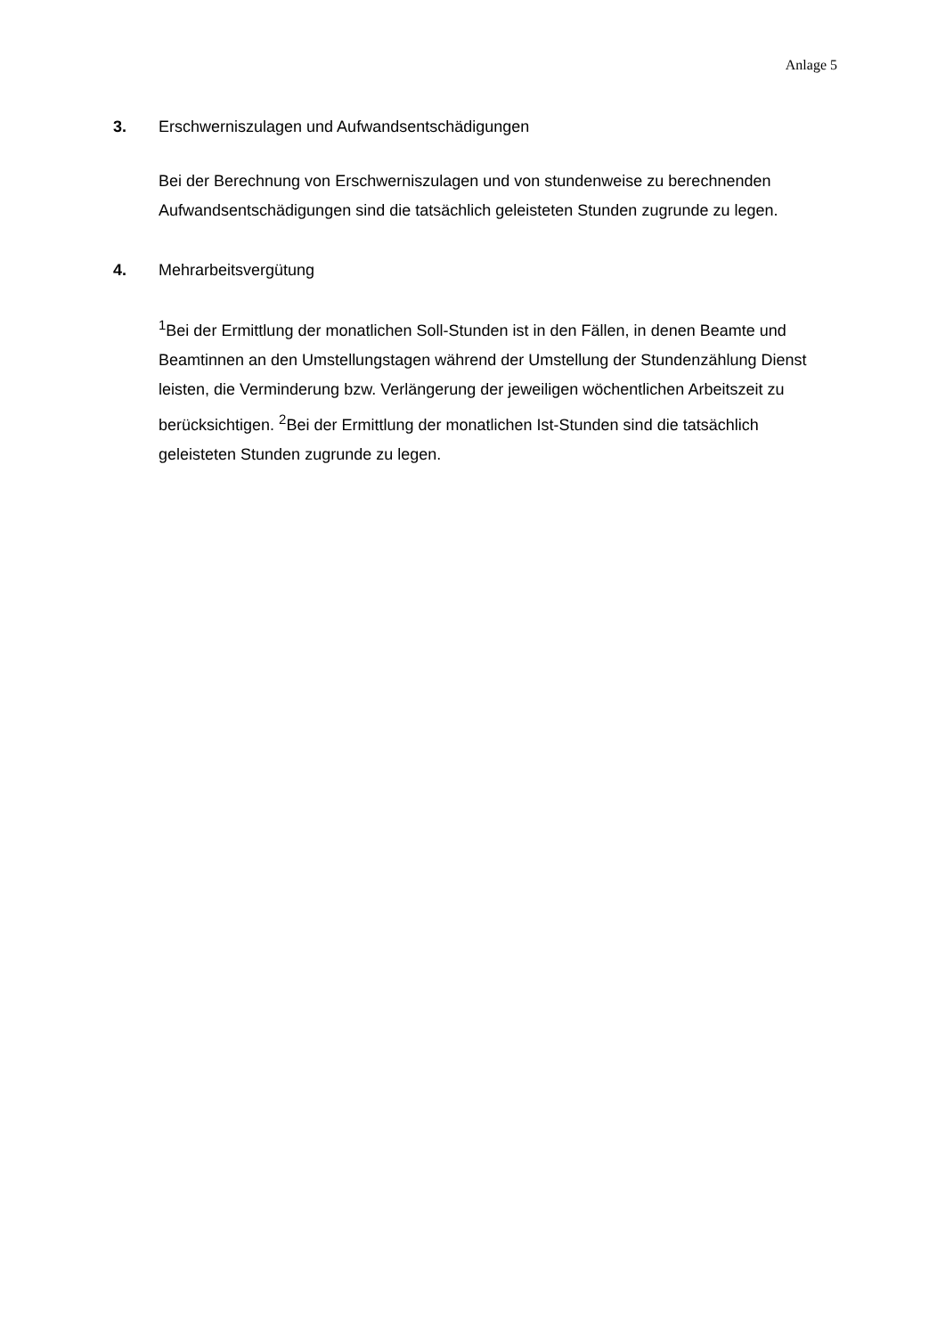Anlage 5
3. Erschwerniszulagen und Aufwandsentschädigungen
Bei der Berechnung von Erschwerniszulagen und von stundenweise zu berechnenden Aufwandsentschädigungen sind die tatsächlich geleisteten Stunden zugrunde zu legen.
4. Mehrarbeitsvergütung
<sup>1</sup> Bei der Ermittlung der monatlichen Soll-Stunden ist in den Fällen, in denen Beamte und Beamtinnen an den Umstellungstagen während der Umstellung der Stundenzählung Dienst leisten, die Verminderung bzw. Verlängerung der jeweiligen wöchentlichen Arbeitszeit zu berücksichtigen. <sup>2</sup>Bei der Ermittlung der monatlichen Ist-Stunden sind die tatsächlich geleisteten Stunden zugrunde zu legen.